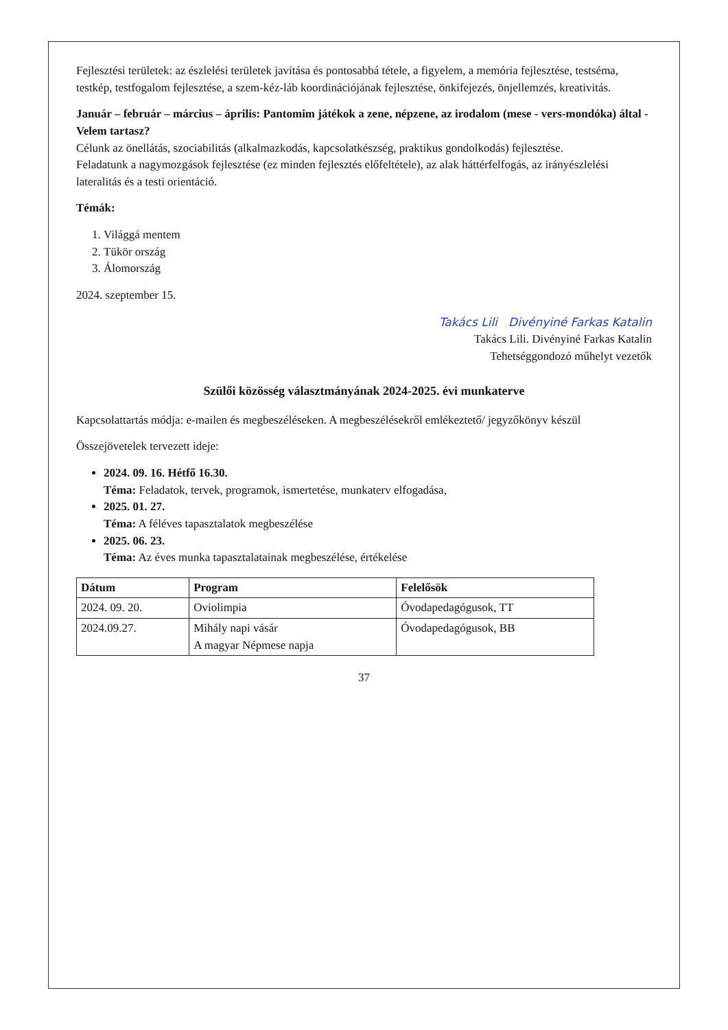Fejlesztési területek: az észlelési területek javítása és pontosabbá tétele, a figyelem, a memória fejlesztése, testséma, testkép, testfogalom fejlesztése, a szem-kéz-láb koordinációjának fejlesztése, önkifejezés, önjellemzés, kreativitás.
Január – február – március – április: Pantomim játékok a zene, népzene, az irodalom (mese - vers-mondóka) által - Velem tartasz?
Célunk az önellátás, szociabilitás (alkalmazkodás, kapcsolatkészség, praktikus gondolkodás) fejlesztése.
Feladatunk a nagymozgások fejlesztése (ez minden fejlesztés előfeltétele), az alak háttérfelfogás, az irányészlelési lateralitás és a testi orientáció.
Témák:
1. Világgá mentem
2. Tükör ország
3. Álomország
2024. szeptember 15.
Takács Lili Divényiné Farkas Katalin
Takács Lili. Divényiné Farkas Katalin
Tehetséggondozó műhelyt vezetők
Szülői közösség választmányának 2024-2025. évi munkaterve
Kapcsolattartás módja: e-mailen és megbeszéléseken. A megbeszélésekről emlékeztető/ jegyzőkönyv készül
Összejövetelek tervezett ideje:
2024. 09. 16. Hétfő 16.30.
Téma: Feladatok, tervek, programok, ismertetése, munkaterv elfogadása,
2025. 01. 27.
Téma: A féléves tapasztalatok megbeszélése
2025. 06. 23.
Téma: Az éves munka tapasztalatainak megbeszélése, értékelése
| Dátum | Program | Felelősök |
| --- | --- | --- |
| 2024. 09. 20. | Oviolimpia | Óvodapedagógusok, TT |
| 2024.09.27. | Mihály napi vásár A magyar Népmese napja | Óvodapedagógusok, BB |
37